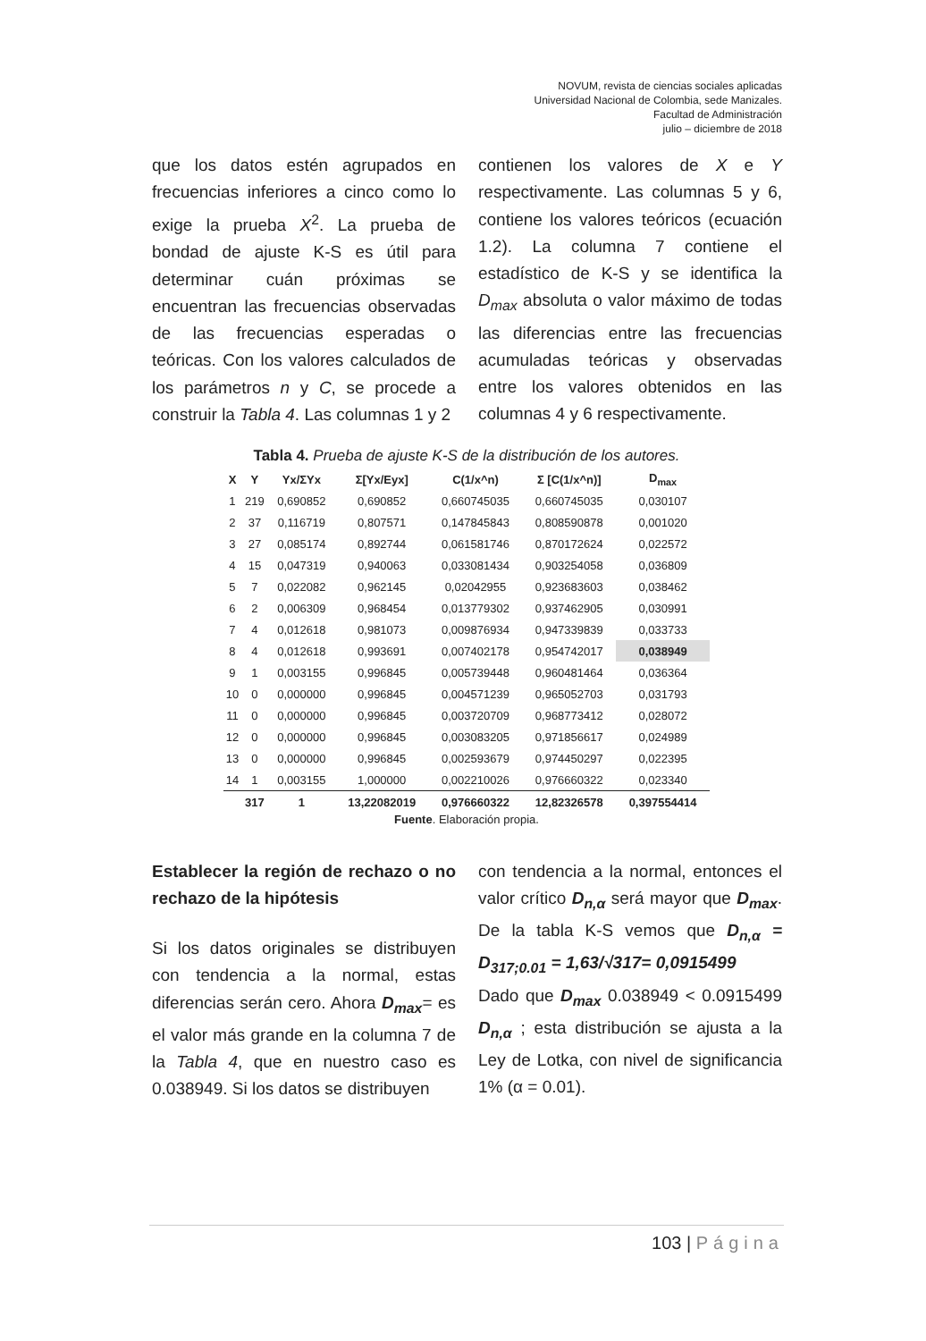NOVUM, revista de ciencias sociales aplicadas
Universidad Nacional de Colombia, sede Manizales.
Facultad de Administración
julio – diciembre de 2018
que los datos estén agrupados en frecuencias inferiores a cinco como lo exige la prueba X<sup>2</sup>. La prueba de bondad de ajuste K-S es útil para determinar cuán próximas se encuentran las frecuencias observadas de las frecuencias esperadas o teóricas. Con los valores calculados de los parámetros n y C, se procede a construir la Tabla 4. Las columnas 1 y 2
contienen los valores de X e Y respectivamente. Las columnas 5 y 6, contiene los valores teóricos (ecuación 1.2). La columna 7 contiene el estadístico de K-S y se identifica la D<sub>max</sub> absoluta o valor máximo de todas las diferencias entre las frecuencias acumuladas teóricas y observadas entre los valores obtenidos en las columnas 4 y 6 respectivamente.
Tabla 4. Prueba de ajuste K-S de la distribución de los autores.
| X | Y | Yx/ΣYx | Σ[Yx/Eyx] | C(1/x^n) | Σ [C(1/x^n)] | D<sub>max</sub> |
| --- | --- | --- | --- | --- | --- | --- |
| 1 | 219 | 0,690852 | 0,690852 | 0,660745035 | 0,660745035 | 0,030107 |
| 2 | 37 | 0,116719 | 0,807571 | 0,147845843 | 0,808590878 | 0,001020 |
| 3 | 27 | 0,085174 | 0,892744 | 0,061581746 | 0,870172624 | 0,022572 |
| 4 | 15 | 0,047319 | 0,940063 | 0,033081434 | 0,903254058 | 0,036809 |
| 5 | 7 | 0,022082 | 0,962145 | 0,02042955 | 0,923683603 | 0,038462 |
| 6 | 2 | 0,006309 | 0,968454 | 0,013779302 | 0,937462905 | 0,030991 |
| 7 | 4 | 0,012618 | 0,981073 | 0,009876934 | 0,947339839 | 0,033733 |
| 8 | 4 | 0,012618 | 0,993691 | 0,007402178 | 0,954742017 | 0,038949 |
| 9 | 1 | 0,003155 | 0,996845 | 0,005739448 | 0,960481464 | 0,036364 |
| 10 | 0 | 0,000000 | 0,996845 | 0,004571239 | 0,965052703 | 0,031793 |
| 11 | 0 | 0,000000 | 0,996845 | 0,003720709 | 0,968773412 | 0,028072 |
| 12 | 0 | 0,000000 | 0,996845 | 0,003083205 | 0,971856617 | 0,024989 |
| 13 | 0 | 0,000000 | 0,996845 | 0,002593679 | 0,974450297 | 0,022395 |
| 14 | 1 | 0,003155 | 1,000000 | 0,002210026 | 0,976660322 | 0,023340 |
| | 317 | 1 | 13,22082019 | 0,976660322 | 12,82326578 | 0,397554414 |
Fuente. Elaboración propia.
Establecer la región de rechazo o no rechazo de la hipótesis
Si los datos originales se distribuyen con tendencia a la normal, estas diferencias serán cero. Ahora D<sub>max</sub>= es el valor más grande en la columna 7 de la Tabla 4, que en nuestro caso es 0.038949. Si los datos se distribuyen
con tendencia a la normal, entonces el valor crítico D<sub>n,α</sub> será mayor que D<sub>max</sub>. De la tabla K-S vemos que D<sub>n,α</sub> = D<sub>317;0.01</sub> = 1,63/√317= 0,0915499
Dado que D<sub>max</sub> 0.038949 < 0.0915499 D<sub>n,α</sub> ; esta distribución se ajusta a la Ley de Lotka, con nivel de significancia 1% (α = 0.01).
103 | Página